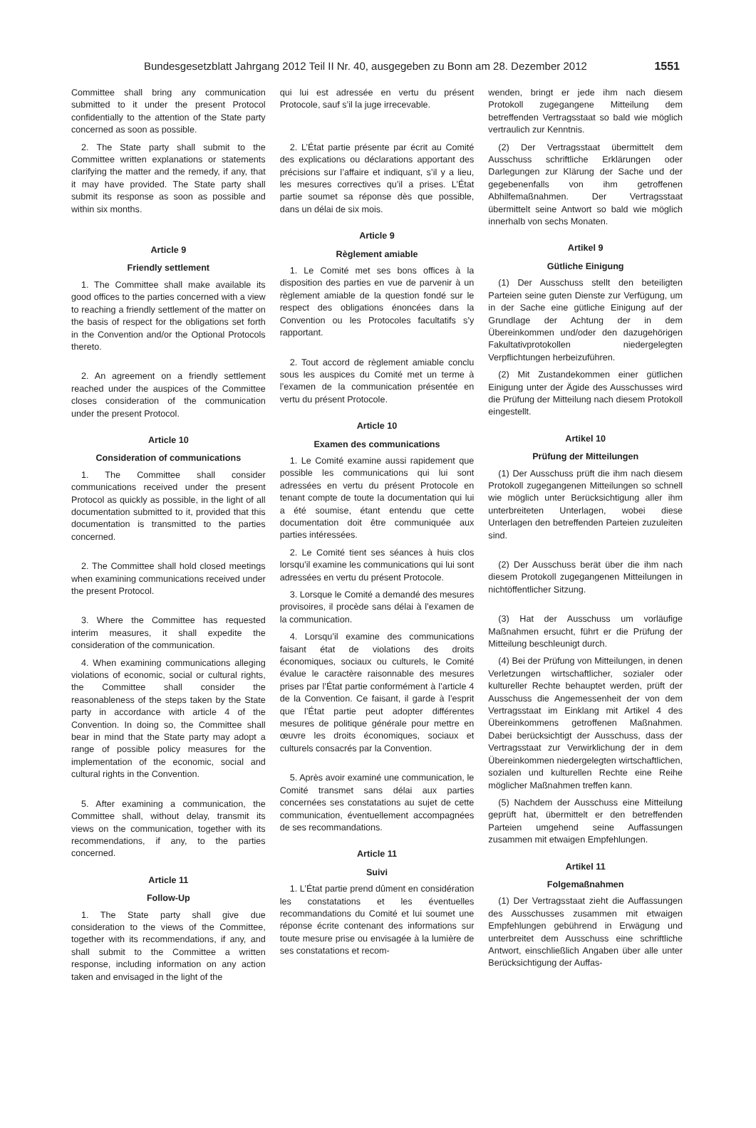Bundesgesetzblatt Jahrgang 2012 Teil II Nr. 40, ausgegeben zu Bonn am 28. Dezember 2012 1551
Committee shall bring any communication submitted to it under the present Protocol confidentially to the attention of the State party concerned as soon as possible.
2. The State party shall submit to the Committee written explanations or statements clarifying the matter and the remedy, if any, that it may have provided. The State party shall submit its response as soon as possible and within six months.
Article 9
Friendly settlement
1. The Committee shall make available its good offices to the parties concerned with a view to reaching a friendly settlement of the matter on the basis of respect for the obligations set forth in the Convention and/or the Optional Protocols thereto.
2. An agreement on a friendly settlement reached under the auspices of the Committee closes consideration of the communication under the present Protocol.
Article 10
Consideration of communications
1. The Committee shall consider communications received under the present Protocol as quickly as possible, in the light of all documentation submitted to it, provided that this documentation is transmitted to the parties concerned.
2. The Committee shall hold closed meetings when examining communications received under the present Protocol.
3. Where the Committee has requested interim measures, it shall expedite the consideration of the communication.
4. When examining communications alleging violations of economic, social or cultural rights, the Committee shall consider the reasonableness of the steps taken by the State party in accordance with article 4 of the Convention. In doing so, the Committee shall bear in mind that the State party may adopt a range of possible policy measures for the implementation of the economic, social and cultural rights in the Convention.
5. After examining a communication, the Committee shall, without delay, transmit its views on the communication, together with its recommendations, if any, to the parties concerned.
Article 11
Follow-Up
1. The State party shall give due consideration to the views of the Committee, together with its recommendations, if any, and shall submit to the Committee a written response, including information on any action taken and envisaged in the light of the
qui lui est adressée en vertu du présent Protocole, sauf s’il la juge irrecevable.
2. L’État partie présente par écrit au Comité des explications ou déclarations apportant des précisions sur l’affaire et indiquant, s’il y a lieu, les mesures correctives qu’il a prises. L’État partie soumet sa réponse dès que possible, dans un délai de six mois.
Article 9
Règlement amiable
1. Le Comité met ses bons offices à la disposition des parties en vue de parvenir à un règlement amiable de la question fondé sur le respect des obligations énoncées dans la Convention ou les Protocoles facultatifs s’y rapportant.
2. Tout accord de règlement amiable conclu sous les auspices du Comité met un terme à l’examen de la communication présentée en vertu du présent Protocole.
Article 10
Examen des communications
1. Le Comité examine aussi rapidement que possible les communications qui lui sont adressées en vertu du présent Protocole en tenant compte de toute la documentation qui lui a été soumise, étant entendu que cette documentation doit être communiquée aux parties intéressées.
2. Le Comité tient ses séances à huis clos lorsqu’il examine les communications qui lui sont adressées en vertu du présent Protocole.
3. Lorsque le Comité a demandé des mesures provisoires, il procède sans délai à l’examen de la communication.
4. Lorsqu’il examine des communications faisant état de violations des droits économiques, sociaux ou culturels, le Comité évalue le caractère raisonnable des mesures prises par l’État partie conformément à l’article 4 de la Convention. Ce faisant, il garde à l’esprit que l’État partie peut adopter différentes mesures de politique générale pour mettre en œuvre les droits économiques, sociaux et culturels consacrés par la Convention.
5. Après avoir examiné une communication, le Comité transmet sans délai aux parties concernées ses constatations au sujet de cette communication, éventuellement accompagnées de ses recommandations.
Article 11
Suivi
1. L’État partie prend dûment en considération les constatations et les éventuelles recommandations du Comité et lui soumet une réponse écrite contenant des informations sur toute mesure prise ou envisagée à la lumière de ses constatations et recom-
wenden, bringt er jede ihm nach diesem Protokoll zugegangene Mitteilung dem betreffenden Vertragsstaat so bald wie möglich vertraulich zur Kenntnis.
(2) Der Vertragsstaat übermittelt dem Ausschuss schriftliche Erklärungen oder Darlegungen zur Klärung der Sache und der gegebenenfalls von ihm getroffenen Abhilfemaßnahmen. Der Vertragsstaat übermittelt seine Antwort so bald wie möglich innerhalb von sechs Monaten.
Artikel 9
Gütliche Einigung
(1) Der Ausschuss stellt den beteiligten Parteien seine guten Dienste zur Verfügung, um in der Sache eine gütliche Einigung auf der Grundlage der Achtung der in dem Übereinkommen und/oder den dazugehörigen Fakultativprotokollen niedergelegten Verpflichtungen herbeizuführen.
(2) Mit Zustandekommen einer gütlichen Einigung unter der Ägide des Ausschusses wird die Prüfung der Mitteilung nach diesem Protokoll eingestellt.
Artikel 10
Prüfung der Mitteilungen
(1) Der Ausschuss prüft die ihm nach diesem Protokoll zugegangenen Mitteilungen so schnell wie möglich unter Berücksichtigung aller ihm unterbreiteten Unterlagen, wobei diese Unterlagen den betreffenden Parteien zuzuleiten sind.
(2) Der Ausschuss berät über die ihm nach diesem Protokoll zugegangenen Mitteilungen in nichtöffentlicher Sitzung.
(3) Hat der Ausschuss um vorläufige Maßnahmen ersucht, führt er die Prüfung der Mitteilung beschleunigt durch.
(4) Bei der Prüfung von Mitteilungen, in denen Verletzungen wirtschaftlicher, sozialer oder kultureller Rechte behauptet werden, prüft der Ausschuss die Angemessenheit der von dem Vertragsstaat im Einklang mit Artikel 4 des Übereinkommens getroffenen Maßnahmen. Dabei berücksichtigt der Ausschuss, dass der Vertragsstaat zur Verwirklichung der in dem Übereinkommen niedergelegten wirtschaftlichen, sozialen und kulturellen Rechte eine Reihe möglicher Maßnahmen treffen kann.
(5) Nachdem der Ausschuss eine Mitteilung geprüft hat, übermittelt er den betreffenden Parteien umgehend seine Auffassungen zusammen mit etwaigen Empfehlungen.
Artikel 11
Folgemaßnahmen
(1) Der Vertragsstaat zieht die Auffassungen des Ausschusses zusammen mit etwaigen Empfehlungen gebührend in Erwägung und unterbreitet dem Ausschuss eine schriftliche Antwort, einschließlich Angaben über alle unter Berücksichtigung der Auffas-